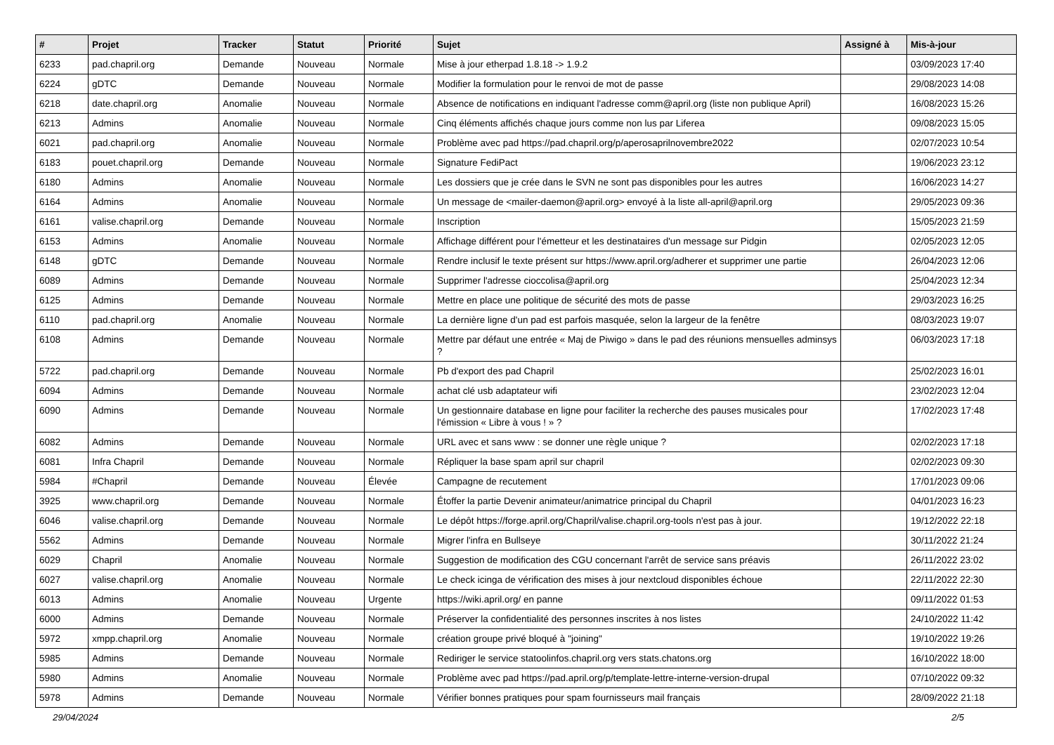| # | Projet | Tracker | Statut | Priorité | Sujet | Assigné à | Mis-à-jour |
| --- | --- | --- | --- | --- | --- | --- | --- |
| 6233 | pad.chapril.org | Demande | Nouveau | Normale | Mise à jour etherpad 1.8.18 -> 1.9.2 | | 03/09/2023 17:40 |
| 6224 | gDTC | Demande | Nouveau | Normale | Modifier la formulation pour le renvoi de mot de passe | | 29/08/2023 14:08 |
| 6218 | date.chapril.org | Anomalie | Nouveau | Normale | Absence de notifications en indiquant l'adresse comm@april.org (liste non publique April) | | 16/08/2023 15:26 |
| 6213 | Admins | Anomalie | Nouveau | Normale | Cinq éléments affichés chaque jours comme non lus par Liferea | | 09/08/2023 15:05 |
| 6021 | pad.chapril.org | Anomalie | Nouveau | Normale | Problème avec pad https://pad.chapril.org/p/aperosaprilnovembre2022 | | 02/07/2023 10:54 |
| 6183 | pouet.chapril.org | Demande | Nouveau | Normale | Signature FediPact | | 19/06/2023 23:12 |
| 6180 | Admins | Anomalie | Nouveau | Normale | Les dossiers que je crée dans le SVN ne sont pas disponibles pour les autres | | 16/06/2023 14:27 |
| 6164 | Admins | Anomalie | Nouveau | Normale | Un message de <mailer-daemon@april.org> envoyé à la liste all-april@april.org | | 29/05/2023 09:36 |
| 6161 | valise.chapril.org | Demande | Nouveau | Normale | Inscription | | 15/05/2023 21:59 |
| 6153 | Admins | Anomalie | Nouveau | Normale | Affichage différent pour l'émetteur et les destinataires d'un message sur Pidgin | | 02/05/2023 12:05 |
| 6148 | gDTC | Demande | Nouveau | Normale | Rendre inclusif le texte présent sur https://www.april.org/adherer et supprimer une partie | | 26/04/2023 12:06 |
| 6089 | Admins | Demande | Nouveau | Normale | Supprimer l'adresse cioccolisa@april.org | | 25/04/2023 12:34 |
| 6125 | Admins | Demande | Nouveau | Normale | Mettre en place une politique de sécurité des mots de passe | | 29/03/2023 16:25 |
| 6110 | pad.chapril.org | Anomalie | Nouveau | Normale | La dernière ligne d'un pad est parfois masquée, selon la largeur de la fenêtre | | 08/03/2023 19:07 |
| 6108 | Admins | Demande | Nouveau | Normale | Mettre par défaut une entrée « Maj de Piwigo » dans le pad des réunions mensuelles adminsys ? | | 06/03/2023 17:18 |
| 5722 | pad.chapril.org | Demande | Nouveau | Normale | Pb d'export des pad Chapril | | 25/02/2023 16:01 |
| 6094 | Admins | Demande | Nouveau | Normale | achat clé usb adaptateur wifi | | 23/02/2023 12:04 |
| 6090 | Admins | Demande | Nouveau | Normale | Un gestionnaire database en ligne pour faciliter la recherche des pauses musicales pour l'émission « Libre à vous ! » ? | | 17/02/2023 17:48 |
| 6082 | Admins | Demande | Nouveau | Normale | URL avec et sans www : se donner une règle unique ? | | 02/02/2023 17:18 |
| 6081 | Infra Chapril | Demande | Nouveau | Normale | Répliquer la base spam april sur chapril | | 02/02/2023 09:30 |
| 5984 | #Chapril | Demande | Nouveau | Élevée | Campagne de recutement | | 17/01/2023 09:06 |
| 3925 | www.chapril.org | Demande | Nouveau | Normale | Étoffer la partie Devenir animateur/animatrice principal du Chapril | | 04/01/2023 16:23 |
| 6046 | valise.chapril.org | Demande | Nouveau | Normale | Le dépôt https://forge.april.org/Chapril/valise.chapril.org-tools n'est pas à jour. | | 19/12/2022 22:18 |
| 5562 | Admins | Demande | Nouveau | Normale | Migrer l'infra en Bullseye | | 30/11/2022 21:24 |
| 6029 | Chapril | Anomalie | Nouveau | Normale | Suggestion de modification des CGU concernant l'arrêt de service sans préavis | | 26/11/2022 23:02 |
| 6027 | valise.chapril.org | Anomalie | Nouveau | Normale | Le check icinga de vérification des mises à jour nextcloud disponibles échoue | | 22/11/2022 22:30 |
| 6013 | Admins | Anomalie | Nouveau | Urgente | https://wiki.april.org/ en panne | | 09/11/2022 01:53 |
| 6000 | Admins | Demande | Nouveau | Normale | Préserver la confidentialité des personnes inscrites à nos listes | | 24/10/2022 11:42 |
| 5972 | xmpp.chapril.org | Anomalie | Nouveau | Normale | création groupe privé bloqué à "joining" | | 19/10/2022 19:26 |
| 5985 | Admins | Demande | Nouveau | Normale | Rediriger le service statoolinfos.chapril.org vers stats.chatons.org | | 16/10/2022 18:00 |
| 5980 | Admins | Anomalie | Nouveau | Normale | Problème avec pad https://pad.april.org/p/template-lettre-interne-version-drupal | | 07/10/2022 09:32 |
| 5978 | Admins | Demande | Nouveau | Normale | Vérifier bonnes pratiques pour spam fournisseurs mail français | | 28/09/2022 21:18 |
29/04/2024 2/5